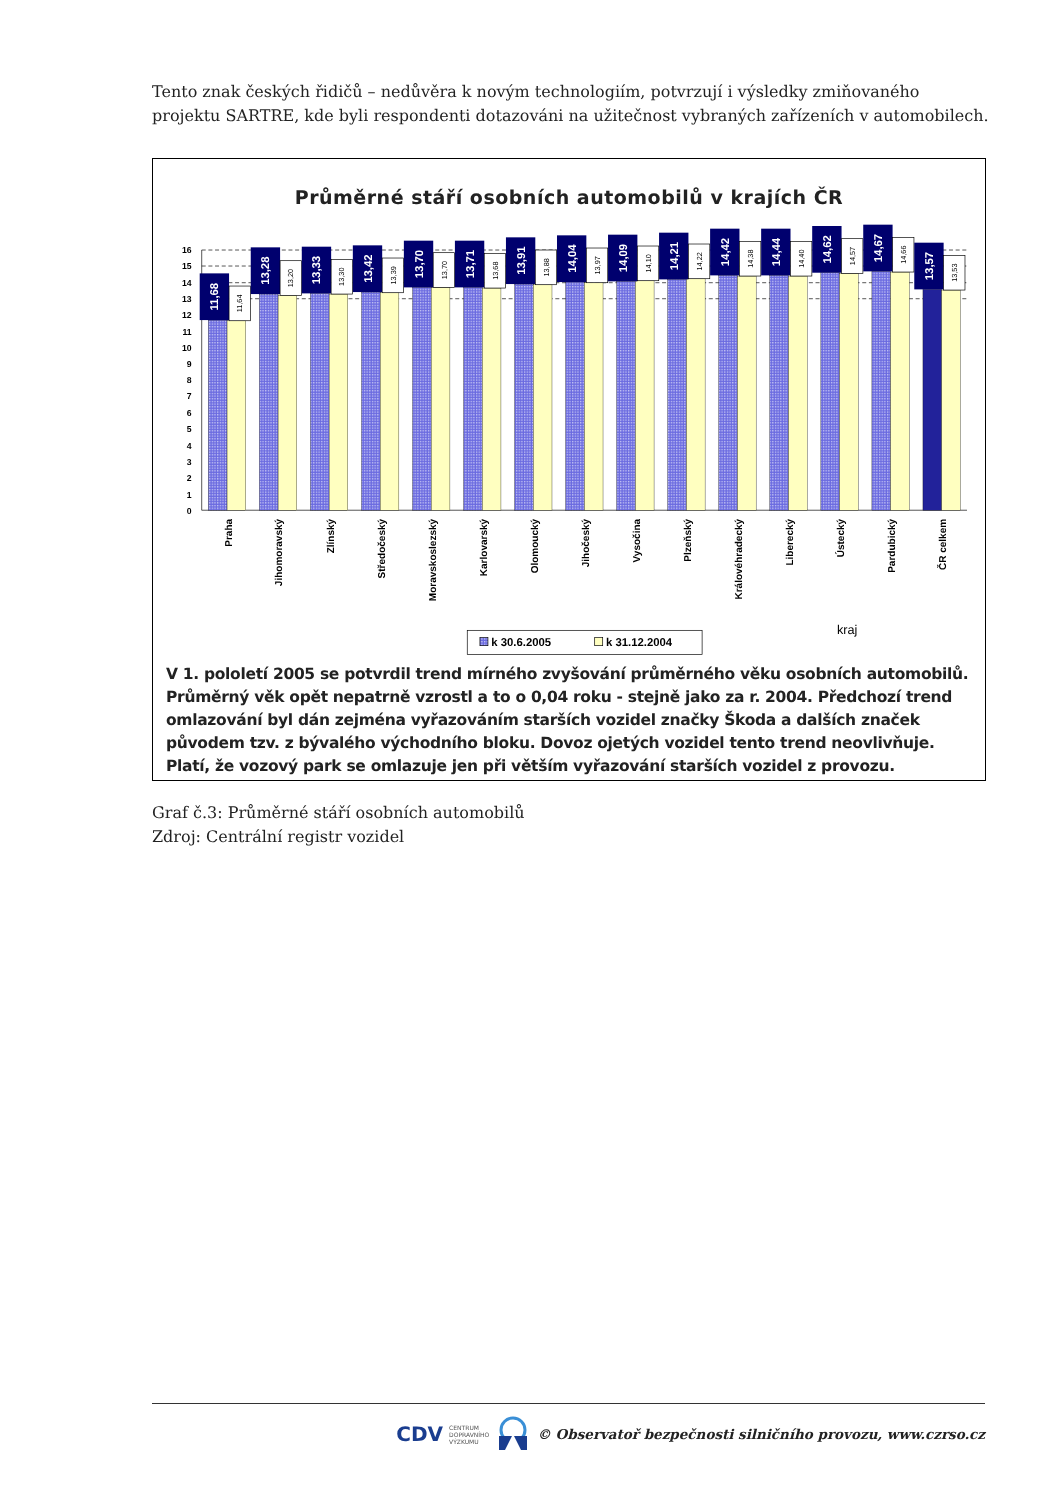Tento znak českých řidičů – nedůvěra k novým technologiím, potvrzují i výsledky zmiňovaného projektu SARTRE, kde byli respondenti dotazováni na užitečnost vybraných zařízeních v automobilech.
Průměrné stáří osobních automobilů v krajích ČR
16
15
14
13
12
11
10
9
8
7
6
5
4
3
2
1
0
11,68
11,64
13,28
13,20
13,33
13,30
13,42
13,39
13,70
13,70
13,71
13,68
13,91
13,88
14,04
13,97
14,09
14,10
14,21
14,22
14,42
14,38
14,44
14,40
14,62
14,57
14,67
14,66
13,57
13,53
Praha
Jihomoravský
Zlínský
Středočeský
Moravskoslezský
Karlovarský
Olomoucký
Jihočeský
Vysočina
Plzeňský
Královéhradecký
Liberecký
Ústecký
Pardubický
ČR celkem
kraj
k 30.6.2005
k 31.12.2004
V 1. pololetí 2005 se potvrdil trend mírného zvyšování průměrného věku osobních automobilů. Průměrný věk opět nepatrně vzrostl a to o 0,04 roku - stejně jako za r. 2004. Předchozí trend omlazování byl dán zejména vyřazováním starších vozidel značky Škoda a dalších značek původem tzv. z bývalého východního bloku. Dovoz ojetých vozidel tento trend neovlivňuje. Platí, že vozový park se omlazuje jen při větším vyřazování starších vozidel z provozu.
Graf č.3: Průměrné stáří osobních automobilů
Zdroj: Centrální registr vozidel
CDV CENTRUM
DOPRAVNÍHO
VÝZKUMU © Observatoř bezpečnosti silničního provozu, www.czrso.cz